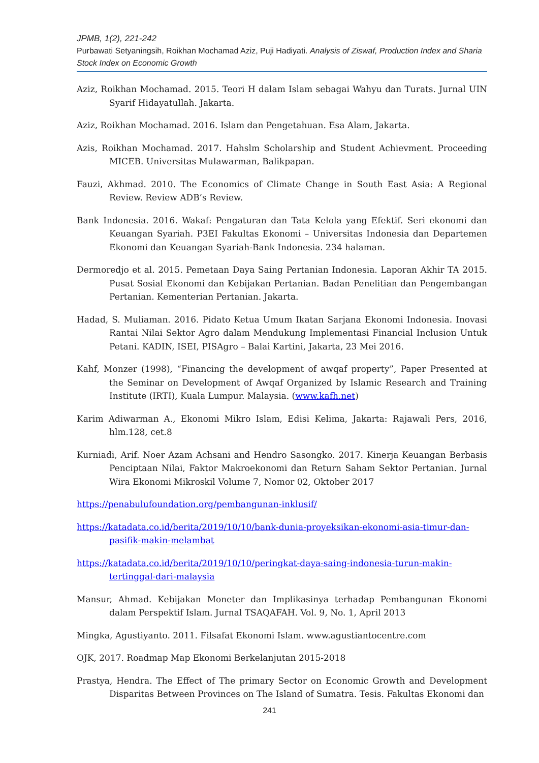JPMB, 1(2), 221-242
Purbawati Setyaningsih, Roikhan Mochamad Aziz, Puji Hadiyati. Analysis of Ziswaf, Production Index and Sharia Stock Index on Economic Growth
Aziz, Roikhan Mochamad. 2015. Teori H dalam Islam sebagai Wahyu dan Turats. Jurnal UIN Syarif Hidayatullah. Jakarta.
Aziz, Roikhan Mochamad. 2016. Islam dan Pengetahuan. Esa Alam, Jakarta.
Azis, Roikhan Mochamad. 2017. Hahslm Scholarship and Student Achievment. Proceeding MICEB. Universitas Mulawarman, Balikpapan.
Fauzi, Akhmad. 2010. The Economics of Climate Change in South East Asia: A Regional Review. Review ADB’s Review.
Bank Indonesia. 2016. Wakaf: Pengaturan dan Tata Kelola yang Efektif. Seri ekonomi dan Keuangan Syariah. P3EI Fakultas Ekonomi – Universitas Indonesia dan Departemen Ekonomi dan Keuangan Syariah-Bank Indonesia. 234 halaman.
Dermoredjo et al. 2015. Pemetaan Daya Saing Pertanian Indonesia. Laporan Akhir TA 2015. Pusat Sosial Ekonomi dan Kebijakan Pertanian. Badan Penelitian dan Pengembangan Pertanian. Kementerian Pertanian. Jakarta.
Hadad, S. Muliaman. 2016. Pidato Ketua Umum Ikatan Sarjana Ekonomi Indonesia. Inovasi Rantai Nilai Sektor Agro dalam Mendukung Implementasi Financial Inclusion Untuk Petani. KADIN, ISEI, PISAgro – Balai Kartini, Jakarta, 23 Mei 2016.
Kahf, Monzer (1998), “Financing the development of awqaf property”, Paper Presented at the Seminar on Development of Awqaf Organized by Islamic Research and Training Institute (IRTI), Kuala Lumpur. Malaysia. (www.kafh.net)
Karim Adiwarman A., Ekonomi Mikro Islam, Edisi Kelima, Jakarta: Rajawali Pers, 2016, hlm.128, cet.8
Kurniadi, Arif. Noer Azam Achsani and Hendro Sasongko. 2017. Kinerja Keuangan Berbasis Penciptaan Nilai, Faktor Makroekonomi dan Return Saham Sektor Pertanian. Jurnal Wira Ekonomi Mikroskil Volume 7, Nomor 02, Oktober 2017
https://penabulufoundation.org/pembangunan-inklusif/
https://katadata.co.id/berita/2019/10/10/bank-dunia-proyeksikan-ekonomi-asia-timur-dan-pasifik-makin-melambat
https://katadata.co.id/berita/2019/10/10/peringkat-daya-saing-indonesia-turun-makin-tertinggal-dari-malaysia
Mansur, Ahmad. Kebijakan Moneter dan Implikasinya terhadap Pembangunan Ekonomi dalam Perspektif Islam. Jurnal TSAQAFAH. Vol. 9, No. 1, April 2013
Mingka, Agustiyanto. 2011. Filsafat Ekonomi Islam. www.agustiantocentre.com
OJK, 2017. Roadmap Map Ekonomi Berkelanjutan 2015-2018
Prastya, Hendra. The Effect of The primary Sector on Economic Growth and Development Disparitas Between Provinces on The Island of Sumatra. Tesis. Fakultas Ekonomi dan
241